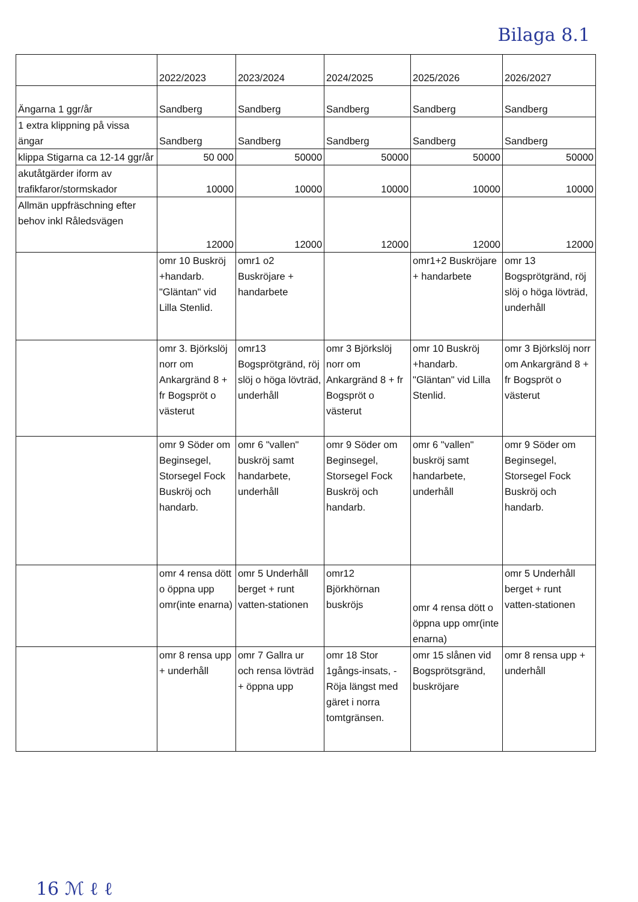Bilaga 8.1
| | 2022/2023 | 2023/2024 | 2024/2025 | 2025/2026 | 2026/2027 |
| Ängarna 1 ggr/år | Sandberg | Sandberg | Sandberg | Sandberg | Sandberg |
| 1 extra klippning på vissa ängar | Sandberg | Sandberg | Sandberg | Sandberg | Sandberg |
| klippa Stigarna ca 12-14 ggr/år | 50 000 | 50000 | 50000 | 50000 | 50000 |
| akutåtgärder iform av trafikfaror/stormskador | 10000 | 10000 | 10000 | 10000 | 10000 |
| Allmän uppfräschning efter behov inkl Råledsvägen | 12000 | 12000 | 12000 | 12000 | 12000 |
| | omr 10 Buskröj +handarb. "Gläntan" vid Lilla Stenlid. | omr1 o2 Buskröjare + handarbete | | omr1+2 Buskröjare + handarbete | omr 13 Bogsprötgränd, röj slöj o höga lövträd, underhåll |
| | omr 3. Björkslöj norr om Ankargränd 8 + fr Bogspröt o västerut | omr13 Bogsprötgränd, röj slöj o höga lövträd, underhåll | omr 3 Björkslöj norr om Ankargränd 8 + fr Bogspröt o västerut | omr 10 Buskröj +handarb. "Gläntan" vid Lilla Stenlid. | omr 3 Björkslöj norr om Ankargränd 8 + fr Bogspröt o västerut |
| | omr 9 Söder om Beginsegel, Storsegel Fock Buskröj och handarb. | omr 6 "vallen" buskröj samt handarbete, underhåll | omr 9 Söder om Beginsegel, Storsegel Fock Buskröj och handarb. | omr 6 "vallen" buskröj samt handarbete, underhåll | omr 9 Söder om Beginsegel, Storsegel Fock Buskröj och handarb. |
| | omr 4 rensa dött o öppna upp omr(inte enarna) | omr 5 Underhåll berget + runt vatten-stationen | omr12 Björkhörnan buskröjs | omr 4 rensa dött o öppna upp omr(inte enarna) | omr 5 Underhåll berget + runt vatten-stationen |
| | omr 8 rensa upp + underhåll | omr 7 Gallra ur och rensa lövträd + öppna upp | omr 18 Stor 1gångs-insats, - Röja längst med gäret i norra tomtgränsen. | omr 15 slånen vid Bogsprötsgränd, buskröjare | omr 8 rensa upp + underhåll |
16 ℳ ℓ ℓ